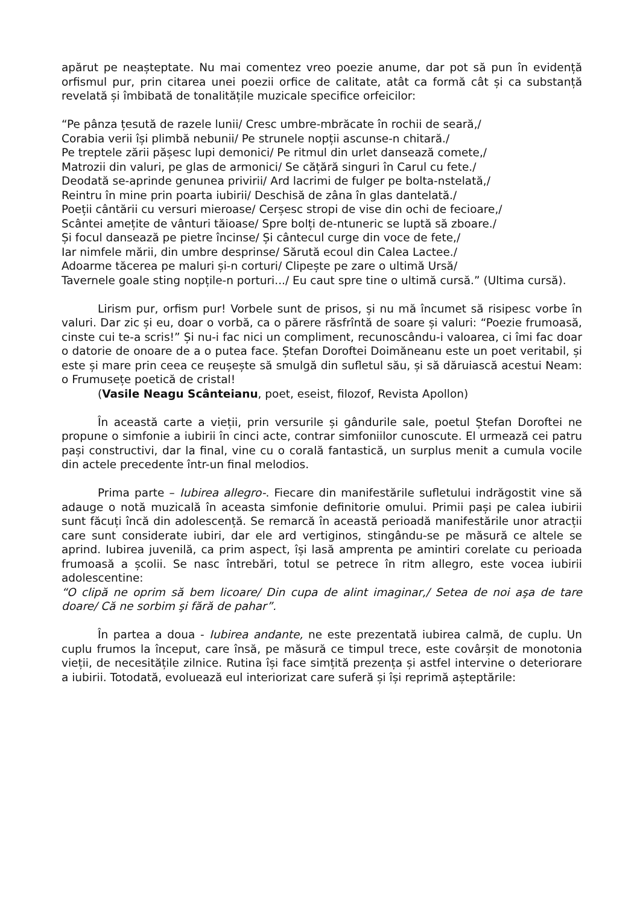apărut pe neașteptate. Nu mai comentez vreo poezie anume, dar pot să pun în evidență orfismul pur, prin citarea unei poezii orfice de calitate, atât ca formă cât și ca substanță revelată și îmbibată de tonalitățile muzicale specifice orfeicilor:
“Pe pânza țesută de razele lunii/ Cresc umbre-mbrăcate în rochii de seară,/
Corabia verii își plimbă nebunii/ Pe strunele nopții ascunse-n chitară./
Pe treptele zării pășesc lupi demonici/ Pe ritmul din urlet dansează comete,/
Matrozii din valuri, pe glas de armonici/ Se cățără singuri în Carul cu fete./
Deodată se-aprinde genunea privirii/ Ard lacrimi de fulger pe bolta-nstelată,/
Reintru în mine prin poarta iubirii/ Deschisă de zâna în glas dantelată./
Poeții cântării cu versuri mieroase/ Cerșesc stropi de vise din ochi de fecioare,/
Scântei amețite de vânturi tăioase/ Spre bolți de-ntuneric se luptă să zboare./
Și focul dansează pe pietre încinse/ Și cântecul curge din voce de fete,/
Iar nimfele mării, din umbre desprinse/ Sărută ecoul din Calea Lactee./
Adoarme tăcerea pe maluri și-n corturi/ Clipește pe zare o ultimă Ursă/
Tavernele goale sting nopțile-n porturi.../ Eu caut spre tine o ultimă cursă.” (Ultima cursă).
Lirism pur, orfism pur! Vorbele sunt de prisos, și nu mă încumet să risipesc vorbe în valuri. Dar zic și eu, doar o vorbă, ca o părere răsfrîntă de soare și valuri: “Poezie frumoasă, cinste cui te-a scris!” Și nu-i fac nici un compliment, recunoscându-i valoarea, ci îmi fac doar o datorie de onoare de a o putea face. Ștefan Doroftei Doimăneanu este un poet veritabil, și este și mare prin ceea ce reușește să smulgă din sufletul său, și să dăruiască acestui Neam: o Frumusețe poetică de cristal!
(Vasile Neagu Scânteianu, poet, eseist, filozof, Revista Apollon)
În această carte a vieții, prin versurile și gândurile sale, poetul Ștefan Doroftei ne propune o simfonie a iubirii în cinci acte, contrar simfoniilor cunoscute. El urmează cei patru pași constructivi, dar la final, vine cu o corală fantastică, un surplus menit a cumula vocile din actele precedente într-un final melodios.
Prima parte – Iubirea allegro-. Fiecare din manifestările sufletului indrăgostit vine să adauge o notă muzicală în aceasta simfonie definitorie omului. Primii pași pe calea iubirii sunt făcuți încă din adolescență. Se remarcă în această perioadă manifestările unor atracții care sunt considerate iubiri, dar ele ard vertiginos, stingându-se pe măsură ce altele se aprind. Iubirea juvenilă, ca prim aspect, își lasă amprenta pe amintiri corelate cu perioada frumoasă a școlii. Se nasc întrebări, totul se petrece în ritm allegro, este vocea iubirii adolescentine:
“O clipă ne oprim să bem licoare/ Din cupa de alint imaginar,/ Setea de noi aşa de tare doare/ Că ne sorbim şi fără de pahar”.
În partea a doua - Iubirea andante, ne este prezentată iubirea calmă, de cuplu. Un cuplu frumos la început, care însă, pe măsură ce timpul trece, este covârșit de monotonia vieții, de necesitățile zilnice. Rutina își face simțită prezența și astfel intervine o deteriorare a iubirii. Totodată, evoluează eul interiorizat care suferă și își reprimă așteptările: